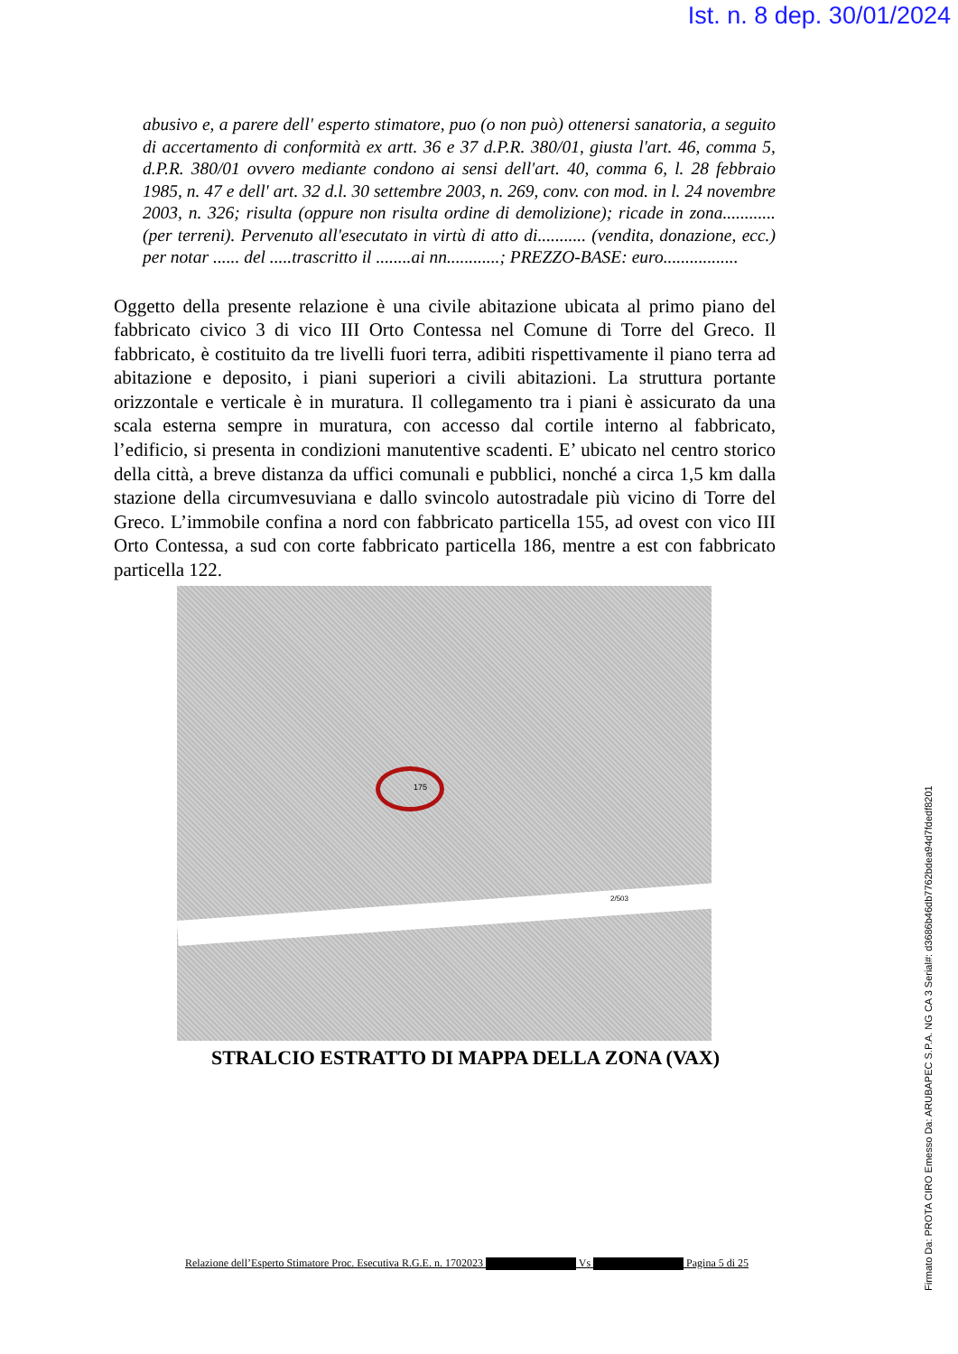Ist. n. 8 dep. 30/01/2024
abusivo e, a parere dell' esperto stimatore, puo (o non può) ottenersi sanatoria, a seguito di accertamento di conformità ex artt. 36 e 37 d.P.R. 380/01, giusta l'art. 46, comma 5, d.P.R. 380/01 ovvero mediante condono ai sensi dell'art. 40, comma 6, l. 28 febbraio 1985, n. 47 e dell' art. 32 d.l. 30 settembre 2003, n. 269, conv. con mod. in l. 24 novembre 2003, n. 326; risulta (oppure non risulta ordine di demolizione); ricade in zona............(per terreni). Pervenuto all'esecutato in virtù di atto di........... (vendita, donazione, ecc.) per notar ...... del .....trascritto il ........ai nn............; PREZZO-BASE: euro.................
Oggetto della presente relazione è una civile abitazione ubicata al primo piano del fabbricato civico 3 di vico III Orto Contessa nel Comune di Torre del Greco. Il fabbricato, è costituito da tre livelli fuori terra, adibiti rispettivamente il piano terra ad abitazione e deposito, i piani superiori a civili abitazioni. La struttura portante orizzontale e verticale è in muratura. Il collegamento tra i piani è assicurato da una scala esterna sempre in muratura, con accesso dal cortile interno al fabbricato, l’edificio, si presenta in condizioni manutentive scadenti. E’ ubicato nel centro storico della città, a breve distanza da uffici comunali e pubblici, nonché a circa 1,5 km dalla stazione della circumvesuviana e dallo svincolo autostradale più vicino di Torre del Greco. L’immobile confina a nord con fabbricato particella 155, ad ovest con vico III Orto Contessa, a sud con corte fabbricato particella 186, mentre a est con fabbricato particella 122.
175
2/503
STRALCIO ESTRATTO DI MAPPA DELLA ZONA (VAX)
Relazione dell’Esperto Stimatore Proc. Esecutiva R.G.E. n. 1702023 Vs Pagina 5 di 25
Firmato Da: PROTA CIRO Emesso Da: ARUBAPEC S.P.A. NG CA 3 Serial#: d3686b46db7762bdea94d7fdedf8201